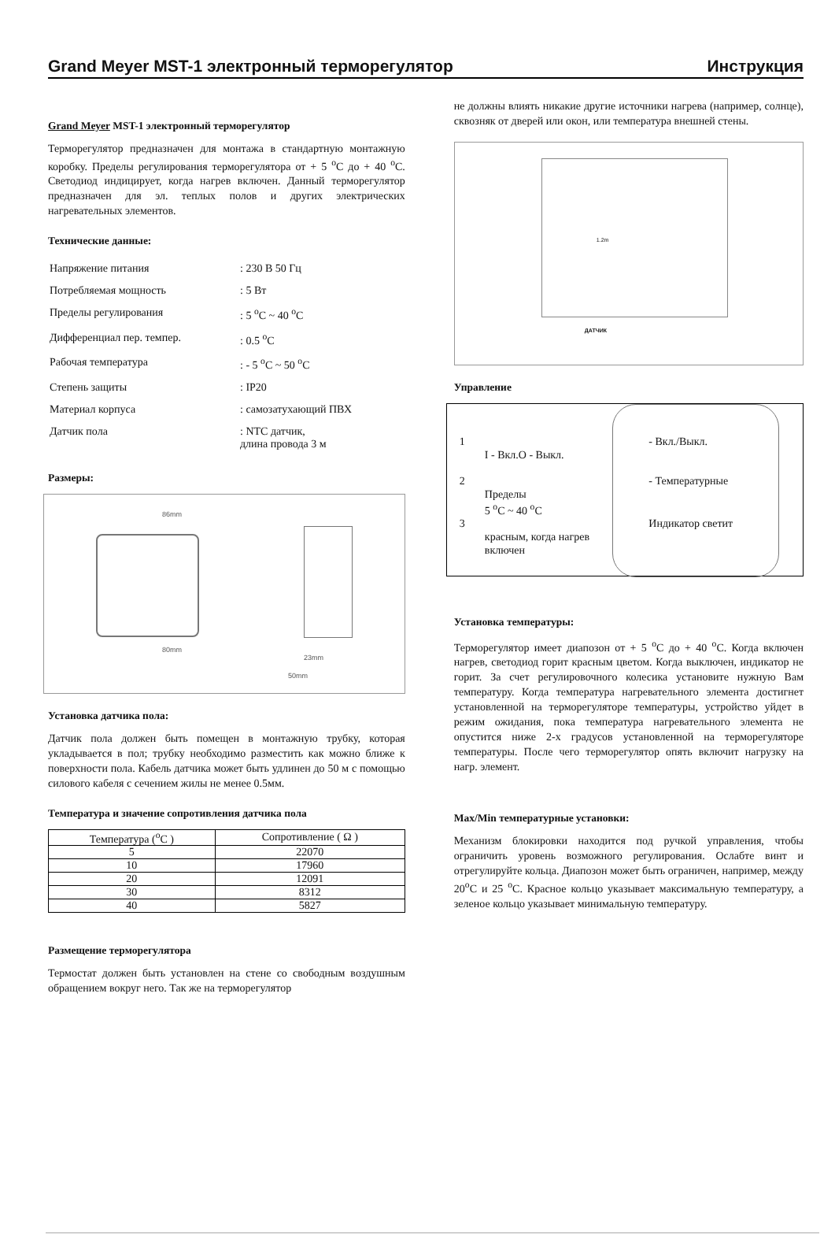Grand Meyer MST-1 электронный терморегулятор Инструкция
Grand Meyer MST-1 электронный терморегулятор
Терморегулятор предназначен для монтажа в стандартную монтажную коробку. Пределы регулирования терморегулятора от + 5 <sup>o</sup>C до + 40 <sup>o</sup>C. Светодиод индицирует, когда нагрев включен. Данный терморегулятор предназначен для эл. теплых полов и других электрических нагревательных элементов.
Технические данные:
| Напряжение питания | : 230 В 50 Гц |
| Потребляемая мощность | : 5 Вт |
| Пределы регулирования | : 5 <sup>o</sup>C ~ 40 <sup>o</sup>C |
| Дифференциал пер. темпер. | : 0.5 <sup>o</sup>C |
| Рабочая температура | : - 5 <sup>o</sup>C ~ 50 <sup>o</sup>C |
| Степень защиты | : IP20 |
| Материал корпуса | : самозатухающий ПВХ |
| Датчик пола | : NTC датчик, длина провода 3 м |
Размеры:
86mm
80mm
23mm
50mm
Установка датчика пола:
Датчик пола должен быть помещен в монтажную трубку, которая укладывается в пол; трубку необходимо разместить как можно ближе к поверхности пола. Кабель датчика может быть удлинен до 50 м с помощью силового кабеля с сечением жилы не менее 0.5мм.
Температура и значение сопротивления датчика пола
| Температура (<sup>o</sup>C ) | Сопротивление ( Ω ) |
| --- | --- |
| 5 | 22070 |
| 10 | 17960 |
| 20 | 12091 |
| 30 | 8312 |
| 40 | 5827 |
Размещение терморегулятора
Термостат должен быть установлен на стене со свободным воздушным обращением вокруг него. Так же на терморегулятор
не должны влиять никакие другие источники нагрева (например, солнце), сквозняк от дверей или окон, или температура внешней стены.
1.2m
ДАТЧИК
Управление
1 - Вкл./Выкл.
I - Вкл.O - Выкл.
2 - Температурные
Пределы
5 <sup>o</sup>C ~ 40 <sup>o</sup>C
3 Индикатор светит
красным, когда нагрев
включен
Установка температуры:
Терморегулятор имеет диапозон от + 5 <sup>o</sup>C до + 40 <sup>o</sup>C. Когда включен нагрев, светодиод горит красным цветом. Когда выключен, индикатор не горит. За счет регулировочного колесика установите нужную Вам температуру. Когда температура нагревательного элемента достигнет установленной на терморегуляторе температуры, устройство уйдет в режим ожидания, пока температура нагревательного элемента не опустится ниже 2-х градусов установленной на терморегуляторе температуры. После чего терморегулятор опять включит нагрузку на нагр. элемент.
Max/Min температурные установки:
Механизм блокировки находится под ручкой управления, чтобы ограничить уровень возможного регулирования. Ослабте винт и отрегулируйте кольца. Диапозон может быть ограничен, например, между 20<sup>o</sup>C и 25 <sup>o</sup>C. Красное кольцо указывает максимальную температуру, а зеленое кольцо указывает минимальную температуру.